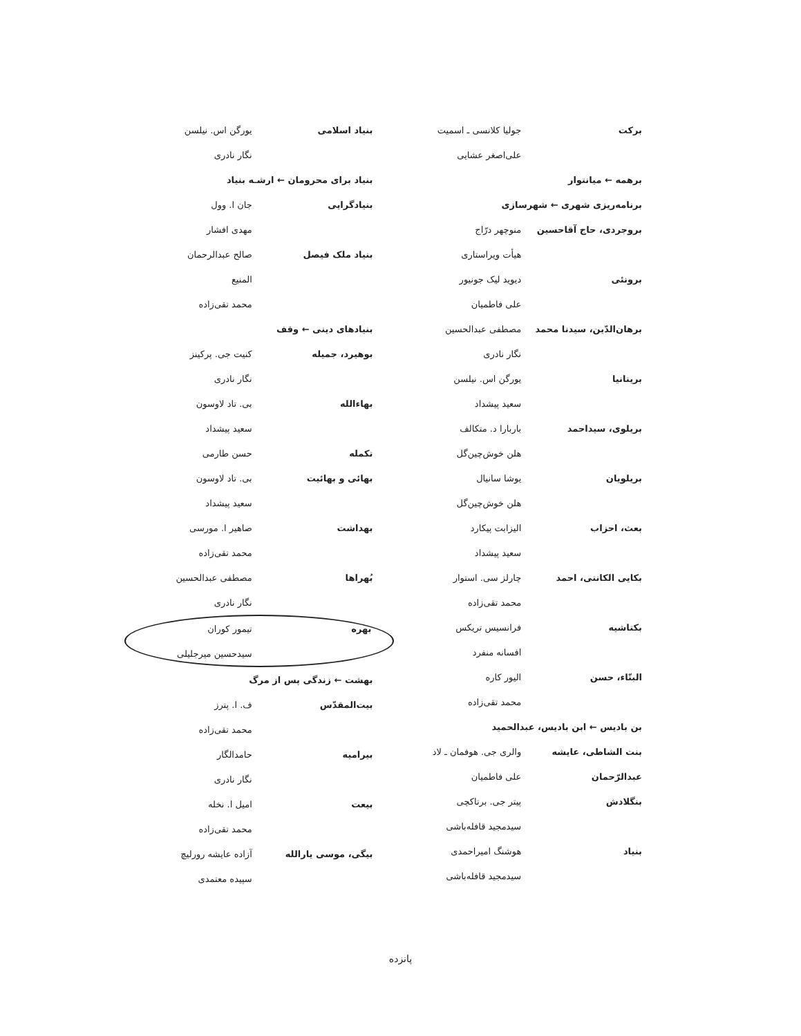برکت جولیا کلانسی ـ اسمیت
علی‌اصغر عشایی
برهمه ← میانتوار
برنامه‌ریزی شهری ← شهرسازی
بروجردی، حاج آقاحسین منوچهر درّاج
هیأت ویراستاری
برونئی دیوید لیک جونیور
علی فاطمیان
برهان‌الدّین، سیدنا محمد مصطفی عبدالحسین
نگار نادری
بریتانیا یورگن اس. نیلسن
سعید پیشداد
بریلوی، سیداحمد باربارا د. متکالف
هلن خوش‌چین‌گل
بریلویان یوشا سانیال
هلن خوش‌چین‌گل
بعث، احزاب الیزابت پیکارد
سعید پیشداد
بکایی الکانتی، احمد چارلز سی. استوار
محمد تقی‌زاده
بکتاشیه فرانسیس تریکس
افسانه منفرد
البنّاء، حسن الیور کاره
محمد تقی‌زاده
بن بادیس ← ابن بادیس، عبدالحمید
بنت الشاطی، عایشه والری جی. هوفمان ـ لاد
عبدالرّحمان علی فاطمیان
بنگلادش پیتر جی. برتاکچی
سیدمجید قافله‌باشی
بنیاد هوشنگ امیراحمدی
سیدمجید قافله‌باشی
بنیاد اسلامی یورگن اس. نیلسن
نگار نادری
بنیاد برای محرومان ← ارشـه بنیاد
بنیادگرایی جان ا. وول
مهدی افشار
بنیاد ملک فیصل صالح عبدالرحمان
المنیع
محمد تقی‌زاده
بنیادهای دینی ← وقف
بوهیرد، جمیله کنیت جی. پرکینز
نگار نادری
بهاءالله بی. تاد لاوسون
سعید پیشداد
تکمله حسن طارمی
بهائی و بهائیت بی. تاد لاوسون
سعید پیشداد
بهداشت صاهیر ا. مورسی
محمد تقی‌زاده
بُهراها مصطفی عبدالحسین
نگار نادری
بهره تیمور کوران
سیدحسین میرجلیلی
بهشت ← زندگی پس از مرگ
بیت‌المقدّس ف. ا. پترز
محمد تقی‌زاده
بیرامیه حامدالگار
نگار نادری
بیعت امیل ا. نخله
محمد تقی‌زاده
بیگی، موسی یارالله آزاده عایشه رورلیچ
سپیده معتمدی
پانزده